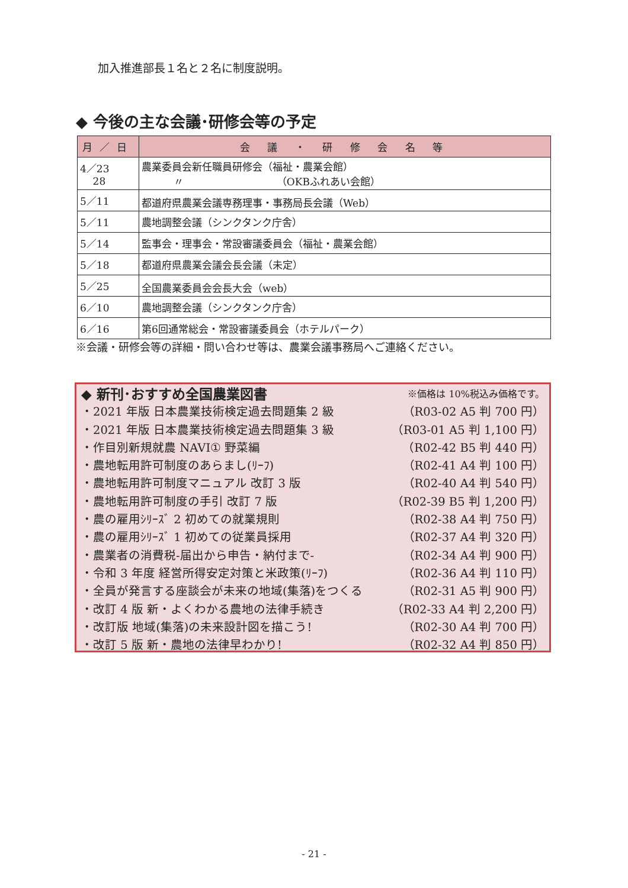加入推進部長１名と２名に制度説明。
◆ 今後の主な会議･研修会等の予定
| 月／日 | 会 議 ・ 研 修 会 名 等 |
| --- | --- |
| 4／23 28 | 農業委員会新任職員研修会（福祉・農業会館） 〃 （OKBふれあい会館） |
| 5／11 | 都道府県農業会議専務理事・事務局長会議（Web） |
| 5／11 | 農地調整会議（シンクタンク庁舎） |
| 5／14 | 監事会・理事会・常設審議委員会（福祉・農業会館） |
| 5／18 | 都道府県農業会議会長会議（未定） |
| 5／25 | 全国農業委員会会長大会（web） |
| 6／10 | 農地調整会議（シンクタンク庁舎） |
| 6／16 | 第6回通常総会・常設審議委員会（ホテルパーク） |
※会議・研修会等の詳細・問い合わせ等は、農業会議事務局へご連絡ください。
◆ 新刊･おすすめ全国農業図書 ※価格は 10%税込み価格です。
・2021 年版 日本農業技術検定過去問題集 2 級 （R03-02 A5 判 700 円）
・2021 年版 日本農業技術検定過去問題集 3 級 （R03-01 A5 判 1,100 円）
・作目別新規就農 NAVI① 野菜編 （R02-42 B5 判 440 円）
・農地転用許可制度のあらまし(ﾘｰﾌ) （R02-41 A4 判 100 円）
・農地転用許可制度マニュアル 改訂 3 版 （R02-40 A4 判 540 円）
・農地転用許可制度の手引 改訂 7 版 （R02-39 B5 判 1,200 円）
・農の雇用ｼﾘｰｽﾞ 2 初めての就業規則 （R02-38 A4 判 750 円）
・農の雇用ｼﾘｰｽﾞ 1 初めての従業員採用 （R02-37 A4 判 320 円）
・農業者の消費税-届出から申告・納付まで- （R02-34 A4 判 900 円）
・令和 3 年度 経営所得安定対策と米政策(ﾘｰﾌ) （R02-36 A4 判 110 円）
・全員が発言する座談会が未来の地域(集落)をつくる （R02-31 A5 判 900 円）
・改訂 4 版 新・よくわかる農地の法律手続き （R02-33 A4 判 2,200 円）
・改訂版 地域(集落)の未来設計図を描こう! （R02-30 A4 判 700 円）
・改訂 5 版 新・農地の法律早わかり! （R02-32 A4 判 850 円）
- 21 -